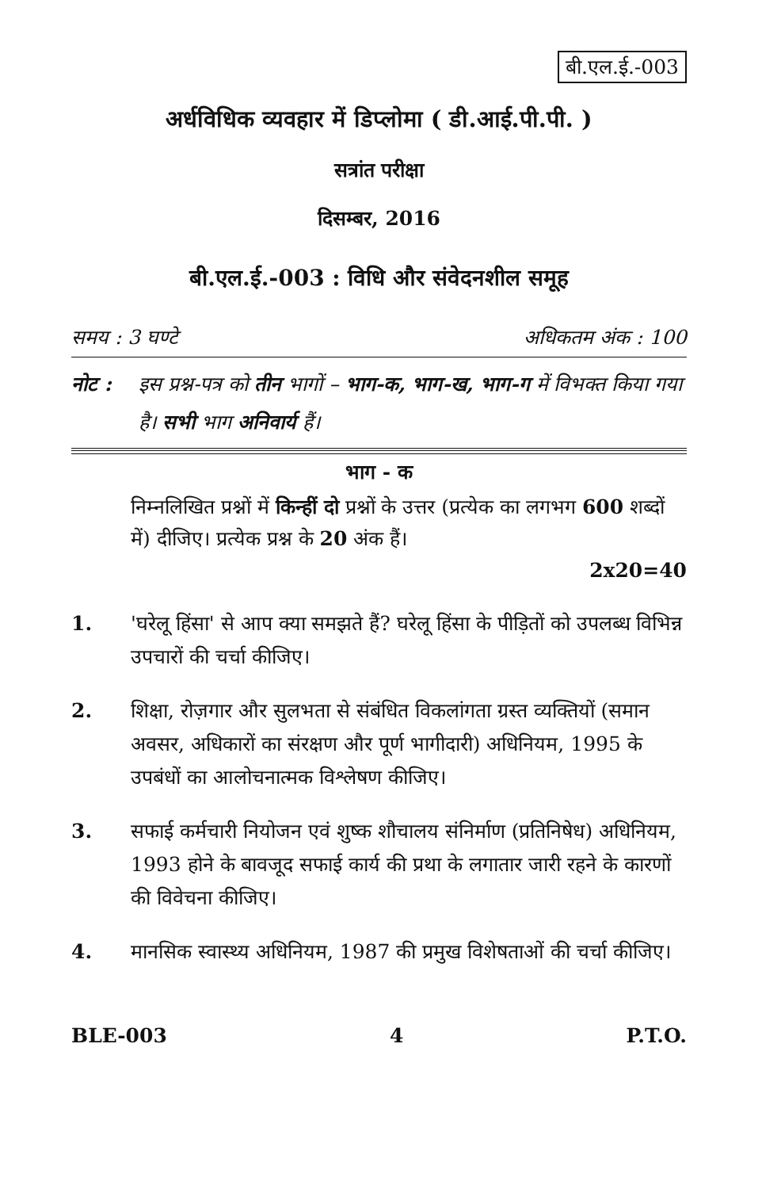बी.एल.ई.-003
अर्धविधिक व्यवहार में डिप्लोमा ( डी.आई.पी.पी. )
सत्रांत परीक्षा
दिसम्बर, 2016
बी.एल.ई.-003 : विधि और संवेदनशील समूह
समय : 3 घण्टे अधिकतम अंक : 100
नोट : इस प्रश्न-पत्र को तीन भागों – भाग-क, भाग-ख, भाग-ग में विभक्त किया गया है। सभी भाग अनिवार्य हैं।
भाग - क
निम्नलिखित प्रश्नों में किन्हीं दो प्रश्नों के उत्तर (प्रत्येक का लगभग 600 शब्दों में) दीजिए। प्रत्येक प्रश्न के 20 अंक हैं।
2x20=40
1. 'घरेलू हिंसा' से आप क्या समझते हैं? घरेलू हिंसा के पीड़ितों को उपलब्ध विभिन्न उपचारों की चर्चा कीजिए।
2. शिक्षा, रोज़गार और सुलभता से संबंधित विकलांगता ग्रस्त व्यक्तियों (समान अवसर, अधिकारों का संरक्षण और पूर्ण भागीदारी) अधिनियम, 1995 के उपबंधों का आलोचनात्मक विश्लेषण कीजिए।
3. सफाई कर्मचारी नियोजन एवं शुष्क शौचालय संनिर्माण (प्रतिनिषेध) अधिनियम, 1993 होने के बावजूद सफाई कार्य की प्रथा के लगातार जारी रहने के कारणों की विवेचना कीजिए।
4. मानसिक स्वास्थ्य अधिनियम, 1987 की प्रमुख विशेषताओं की चर्चा कीजिए।
BLE-003 4 P.T.O.